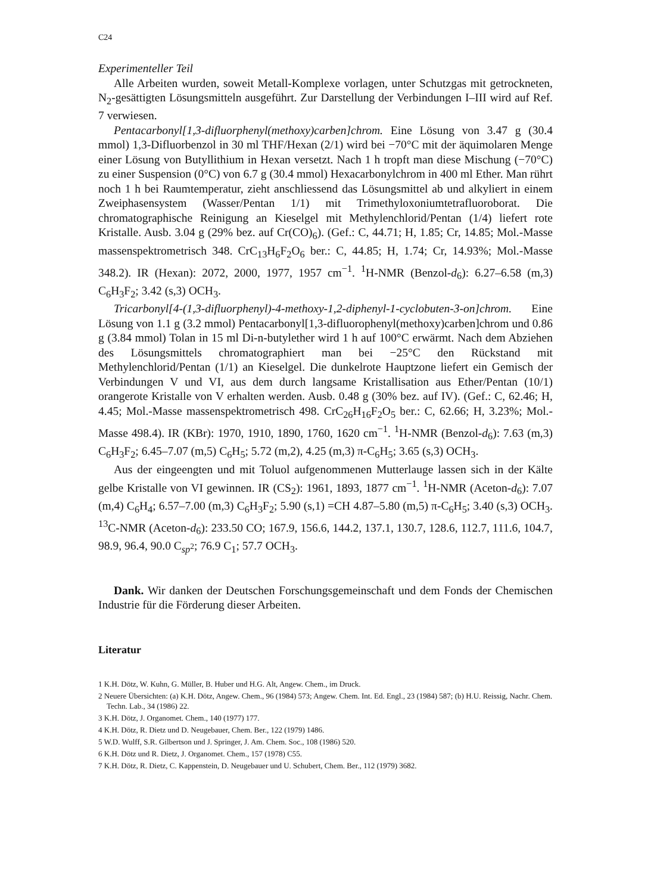C24
Experimenteller Teil
Alle Arbeiten wurden, soweit Metall-Komplexe vorlagen, unter Schutzgas mit getrockneten, N<sub>2</sub>-gesättigten Lösungsmitteln ausgeführt. Zur Darstellung der Verbindungen I–III wird auf Ref. 7 verwiesen.
Pentacarbonyl[1,3-difluorphenyl(methoxy)carben]chrom. Eine Lösung von 3.47 g (30.4 mmol) 1,3-Difluorbenzol in 30 ml THF/Hexan (2/1) wird bei −70°C mit der äquimolaren Menge einer Lösung von Butyllithium in Hexan versetzt. Nach 1 h tropft man diese Mischung (−70°C) zu einer Suspension (0°C) von 6.7 g (30.4 mmol) Hexacarbonylchrom in 400 ml Ether. Man rührt noch 1 h bei Raumtemperatur, zieht anschliessend das Lösungsmittel ab und alkyliert in einem Zweiphasensystem (Wasser/Pentan 1/1) mit Trimethyloxoniumtetrafluoroborat. Die chromatographische Reinigung an Kieselgel mit Methylenchlorid/Pentan (1/4) liefert rote Kristalle. Ausb. 3.04 g (29% bez. auf Cr(CO)<sub>6</sub>). (Gef.: C, 44.71; H, 1.85; Cr, 14.85; Mol.-Masse massenspektrometrisch 348. CrC<sub>13</sub>H<sub>6</sub>F<sub>2</sub>O<sub>6</sub> ber.: C, 44.85; H, 1.74; Cr, 14.93%; Mol.-Masse 348.2). IR (Hexan): 2072, 2000, 1977, 1957 cm<sup>−1</sup>. <sup>1</sup>H-NMR (Benzol-d<sub>6</sub>): 6.27–6.58 (m,3) C<sub>6</sub>H<sub>3</sub>F<sub>2</sub>; 3.42 (s,3) OCH<sub>3</sub>.
Tricarbonyl[4-(1,3-difluorphenyl)-4-methoxy-1,2-diphenyl-1-cyclobuten-3-on]chrom. Eine Lösung von 1.1 g (3.2 mmol) Pentacarbonyl[1,3-difluorophenyl(methoxy)carben]chrom und 0.86 g (3.84 mmol) Tolan in 15 ml Di-n-butylether wird 1 h auf 100°C erwärmt. Nach dem Abziehen des Lösungsmittels chromatographiert man bei −25°C den Rückstand mit Methylenchlorid/Pentan (1/1) an Kieselgel. Die dunkelrote Hauptzone liefert ein Gemisch der Verbindungen V und VI, aus dem durch langsame Kristallisation aus Ether/Pentan (10/1) orangerote Kristalle von V erhalten werden. Ausb. 0.48 g (30% bez. auf IV). (Gef.: C, 62.46; H, 4.45; Mol.-Masse massenspektrometrisch 498. CrC<sub>26</sub>H<sub>16</sub>F<sub>2</sub>O<sub>5</sub> ber.: C, 62.66; H, 3.23%; Mol.-Masse 498.4). IR (KBr): 1970, 1910, 1890, 1760, 1620 cm<sup>−1</sup>. <sup>1</sup>H-NMR (Benzol-d<sub>6</sub>): 7.63 (m,3) C<sub>6</sub>H<sub>3</sub>F<sub>2</sub>; 6.45–7.07 (m,5) C<sub>6</sub>H<sub>5</sub>; 5.72 (m,2), 4.25 (m,3) π-C<sub>6</sub>H<sub>5</sub>; 3.65 (s,3) OCH<sub>3</sub>.
Aus der eingeengten und mit Toluol aufgenommenen Mutterlauge lassen sich in der Kälte gelbe Kristalle von VI gewinnen. IR (CS<sub>2</sub>): 1961, 1893, 1877 cm<sup>−1</sup>. <sup>1</sup>H-NMR (Aceton-d<sub>6</sub>): 7.07 (m,4) C<sub>6</sub>H<sub>4</sub>; 6.57–7.00 (m,3) C<sub>6</sub>H<sub>3</sub>F<sub>2</sub>; 5.90 (s,1) =CH 4.87–5.80 (m,5) π-C<sub>6</sub>H<sub>5</sub>; 3.40 (s,3) OCH<sub>3</sub>. <sup>13</sup>C-NMR (Aceton-d<sub>6</sub>): 233.50 CO; 167.9, 156.6, 144.2, 137.1, 130.7, 128.6, 112.7, 111.6, 104.7, 98.9, 96.4, 90.0 C<sub>sp<sup>2</sup></sub>; 76.9 C<sub>1</sub>; 57.7 OCH<sub>3</sub>.
Dank. Wir danken der Deutschen Forschungsgemeinschaft und dem Fonds der Chemischen Industrie für die Förderung dieser Arbeiten.
Literatur
1 K.H. Dötz, W. Kuhn, G. Müller, B. Huber und H.G. Alt, Angew. Chem., im Druck.
2 Neuere Übersichten: (a) K.H. Dötz, Angew. Chem., 96 (1984) 573; Angew. Chem. Int. Ed. Engl., 23 (1984) 587; (b) H.U. Reissig, Nachr. Chem. Techn. Lab., 34 (1986) 22.
3 K.H. Dötz, J. Organomet. Chem., 140 (1977) 177.
4 K.H. Dötz, R. Dietz und D. Neugebauer, Chem. Ber., 122 (1979) 1486.
5 W.D. Wulff, S.R. Gilbertson und J. Springer, J. Am. Chem. Soc., 108 (1986) 520.
6 K.H. Dötz und R. Dietz, J. Organomet. Chem., 157 (1978) C55.
7 K.H. Dötz, R. Dietz, C. Kappenstein, D. Neugebauer und U. Schubert, Chem. Ber., 112 (1979) 3682.